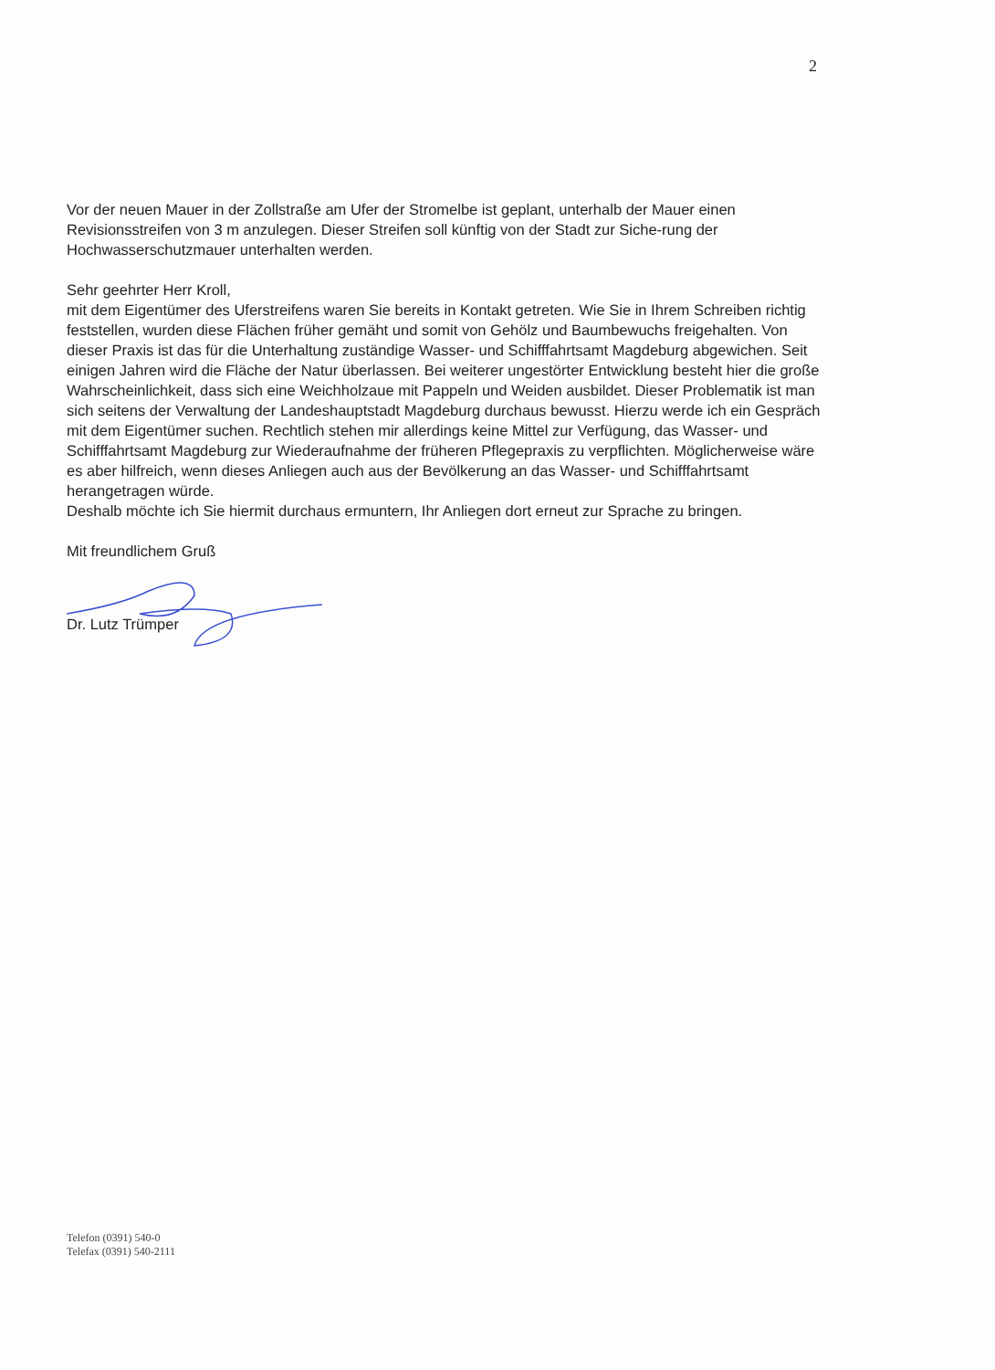2
Vor der neuen Mauer in der Zollstraße am Ufer der Stromelbe ist geplant, unterhalb der Mauer einen Revisionsstreifen von 3 m anzulegen. Dieser Streifen soll künftig von der Stadt zur Siche-rung der Hochwasserschutzmauer unterhalten werden.
Sehr geehrter Herr Kroll,
mit dem Eigentümer des Uferstreifens waren Sie bereits in Kontakt getreten. Wie Sie in Ihrem Schreiben richtig feststellen, wurden diese Flächen früher gemäht und somit von Gehölz und Baumbewuchs freigehalten. Von dieser Praxis ist das für die Unterhaltung zuständige Wasser- und Schifffahrtsamt Magdeburg abgewichen. Seit einigen Jahren wird die Fläche der Natur überlassen. Bei weiterer ungestörter Entwicklung besteht hier die große Wahrscheinlichkeit, dass sich eine Weichholzaue mit Pappeln und Weiden ausbildet. Dieser Problematik ist man sich seitens der Verwaltung der Landeshauptstadt Magdeburg durchaus bewusst. Hierzu werde ich ein Gespräch mit dem Eigentümer suchen. Rechtlich stehen mir allerdings keine Mittel zur Verfügung, das Wasser- und Schifffahrtsamt Magdeburg zur Wiederaufnahme der früheren Pflegepraxis zu verpflichten. Möglicherweise wäre es aber hilfreich, wenn dieses Anliegen auch aus der Bevölkerung an das Wasser- und Schifffahrtsamt herangetragen würde.
Deshalb möchte ich Sie hiermit durchaus ermuntern, Ihr Anliegen dort erneut zur Sprache zu bringen.
Mit freundlichem Gruß
Dr. Lutz Trümper
Telefon (0391) 540-0
Telefax (0391) 540-2111